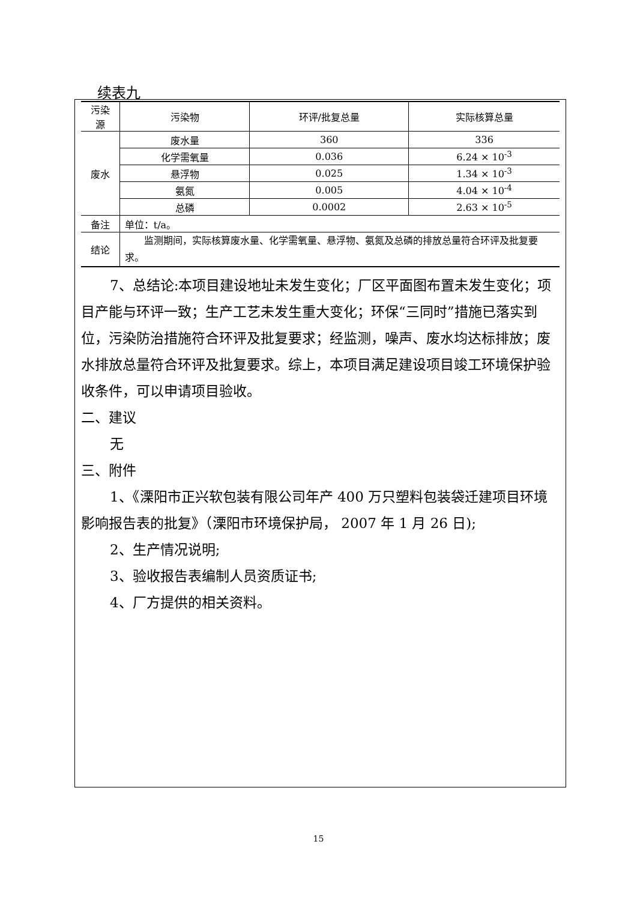续表九
| 污染源 | 污染物 | 环评/批复总量 | 实际核算总量 |
| 废水 | 废水量 | 360 | 336 |
| | 化学需氧量 | 0.036 | 6.24 × 10<sup>-3</sup> |
| | 悬浮物 | 0.025 | 1.34 × 10<sup>-3</sup> |
| | 氨氮 | 0.005 | 4.04 × 10<sup>-4</sup> |
| | 总磷 | 0.0002 | 2.63 × 10<sup>-5</sup> |
| 备注 | 单位：t/a。 | | |
| 结论 | 监测期间，实际核算废水量、化学需氧量、悬浮物、氨氮及总磷的排放总量符合环评及批复要求。 | | |
7、总结论:本项目建设地址未发生变化；厂区平面图布置未发生变化；项目产能与环评一致；生产工艺未发生重大变化；环保“三同时”措施已落实到位，污染防治措施符合环评及批复要求；经监测，噪声、废水均达标排放；废水排放总量符合环评及批复要求。综上，本项目满足建设项目竣工环境保护验收条件，可以申请项目验收。
二、建议
无
三、附件
1、《溧阳市正兴软包装有限公司年产 400 万只塑料包装袋迁建项目环境影响报告表的批复》（溧阳市环境保护局， 2007 年 1 月 26 日);
2、生产情况说明;
3、验收报告表编制人员资质证书;
4、厂方提供的相关资料。
15